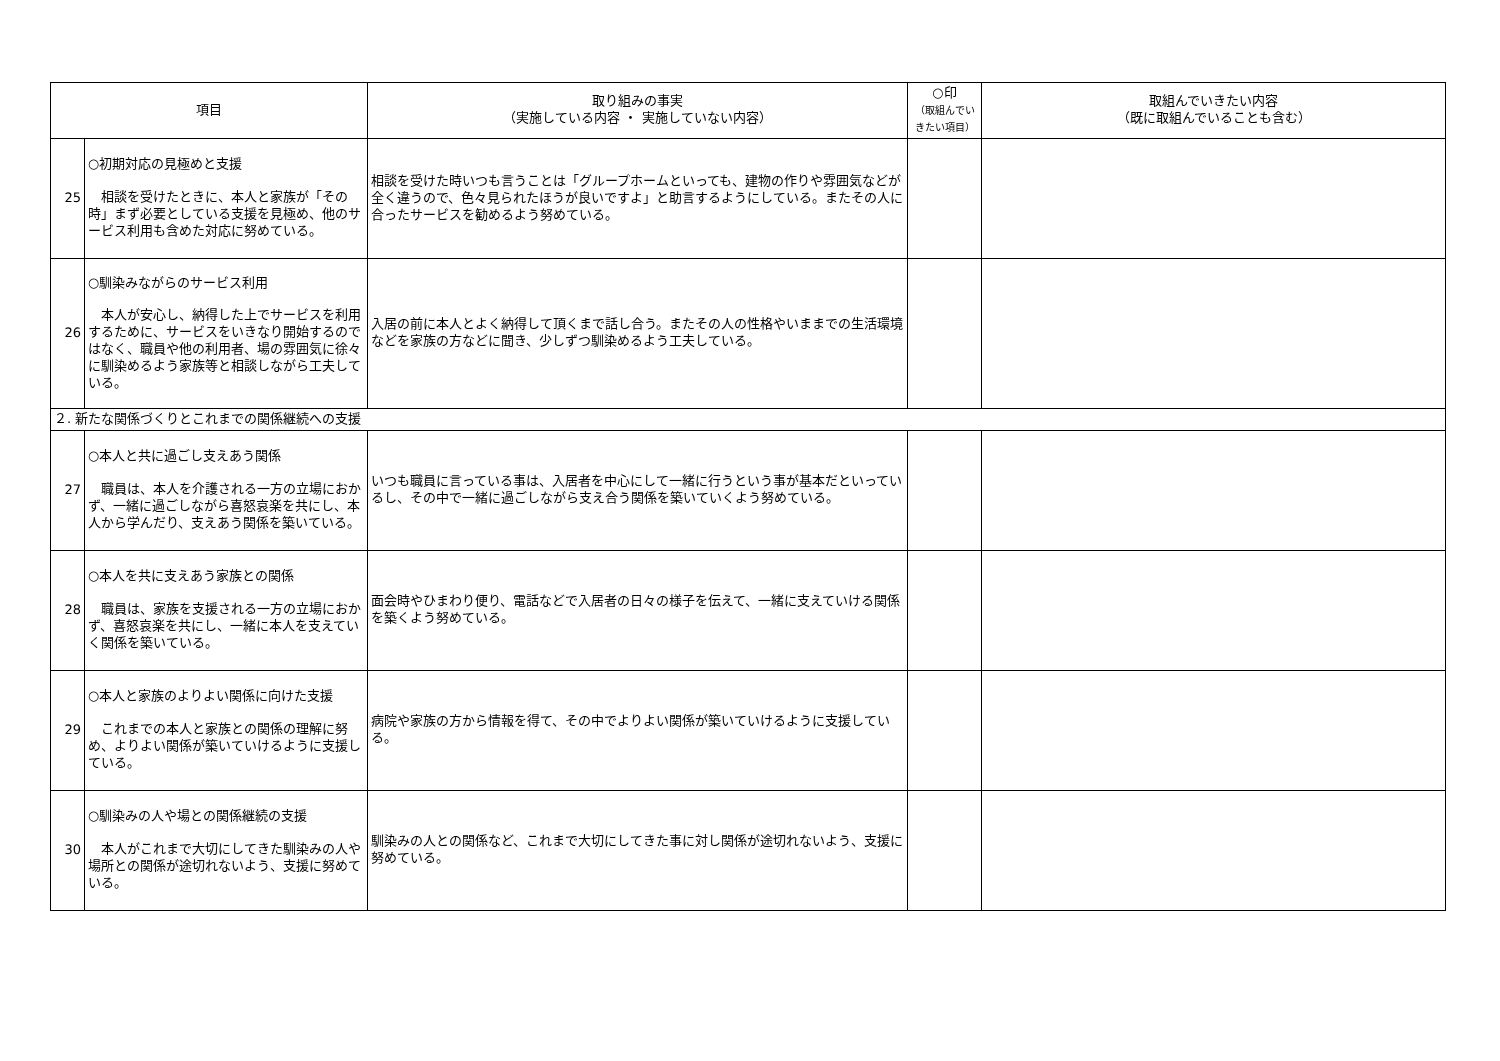| 項目 | | 取り組みの事実 （実施している内容 ・ 実施していない内容） | ○印 （取組んでい きたい項目） | 取組んでいきたい内容 （既に取組んでいることも含む） |
| --- | --- | --- | --- | --- |
| 25 | ○初期対応の見極めと支援 相談を受けたときに、本人と家族が「その時」まず必要としている支援を見極め、他のサービス利用も含めた対応に努めている。 | 相談を受けた時いつも言うことは「グループホームといっても、建物の作りや雰囲気などが全く違うので、色々見られたほうが良いですよ」と助言するようにしている。またその人に合ったサービスを勧めるよう努めている。 | | |
| 26 | ○馴染みながらのサービス利用 本人が安心し、納得した上でサービスを利用するために、サービスをいきなり開始するのではなく、職員や他の利用者、場の雰囲気に徐々に馴染めるよう家族等と相談しながら工夫している。 | 入居の前に本人とよく納得して頂くまで話し合う。またその人の性格やいままでの生活環境などを家族の方などに聞き、少しずつ馴染めるよう工夫している。 | | |
| ２. 新たな関係づくりとこれまでの関係継続への支援 | | | | |
| 27 | ○本人と共に過ごし支えあう関係 職員は、本人を介護される一方の立場におかず、一緒に過ごしながら喜怒哀楽を共にし、本人から学んだり、支えあう関係を築いている。 | いつも職員に言っている事は、入居者を中心にして一緒に行うという事が基本だといっているし、その中で一緒に過ごしながら支え合う関係を築いていくよう努めている。 | | |
| 28 | ○本人を共に支えあう家族との関係 職員は、家族を支援される一方の立場におかず、喜怒哀楽を共にし、一緒に本人を支えていく関係を築いている。 | 面会時やひまわり便り、電話などで入居者の日々の様子を伝えて、一緒に支えていける関係を築くよう努めている。 | | |
| 29 | ○本人と家族のよりよい関係に向けた支援 これまでの本人と家族との関係の理解に努め、よりよい関係が築いていけるように支援している。 | 病院や家族の方から情報を得て、その中でよりよい関係が築いていけるように支援している。 | | |
| 30 | ○馴染みの人や場との関係継続の支援 本人がこれまで大切にしてきた馴染みの人や場所との関係が途切れないよう、支援に努めている。 | 馴染みの人との関係など、これまで大切にしてきた事に対し関係が途切れないよう、支援に努めている。 | | |